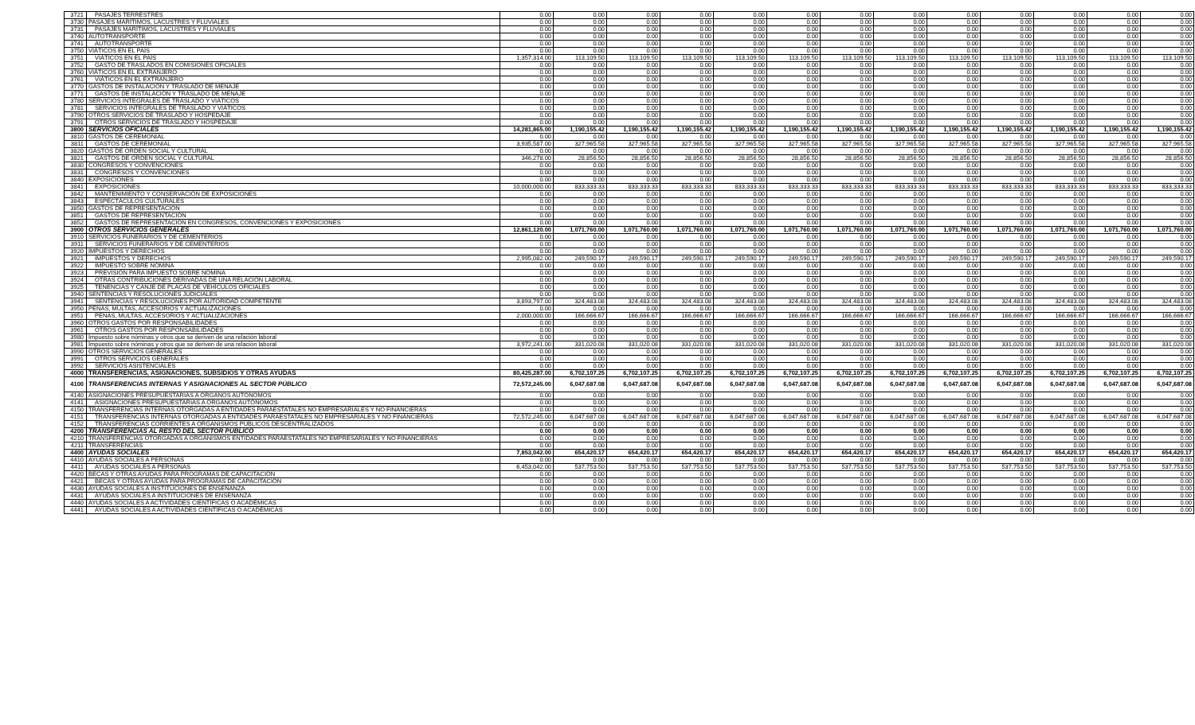| 3721 | PASAJES TERRESTRES | 0.00 | 0.00 | 0.00 | 0.00 | 0.00 | 0.00 | 0.00 | 0.00 | 0.00 | 0.00 | 0.00 | 0.00 | 0.00 |
| 3730 | PASAJES MARÍTIMOS, LACUSTRES Y FLUVIALES | 0.00 | 0.00 | 0.00 | 0.00 | 0.00 | 0.00 | 0.00 | 0.00 | 0.00 | 0.00 | 0.00 | 0.00 | 0.00 |
| 3731 | PASAJES MARÍTIMOS, LACUSTRES Y FLUVIALES | 0.00 | 0.00 | 0.00 | 0.00 | 0.00 | 0.00 | 0.00 | 0.00 | 0.00 | 0.00 | 0.00 | 0.00 | 0.00 |
| 3740 | AUTOTRANSPORTE | 0.00 | 0.00 | 0.00 | 0.00 | 0.00 | 0.00 | 0.00 | 0.00 | 0.00 | 0.00 | 0.00 | 0.00 | 0.00 |
| 3741 | AUTOTRANSPORTE | 0.00 | 0.00 | 0.00 | 0.00 | 0.00 | 0.00 | 0.00 | 0.00 | 0.00 | 0.00 | 0.00 | 0.00 | 0.00 |
| 3750 | VIÁTICOS EN EL PAÍS | 0.00 | 0.00 | 0.00 | 0.00 | 0.00 | 0.00 | 0.00 | 0.00 | 0.00 | 0.00 | 0.00 | 0.00 | 0.00 |
| 3751 | VIÁTICOS EN EL PAÍS | 1,357,314.00 | 113,109.50 | 113,109.50 | 113,109.50 | 113,109.50 | 113,109.50 | 113,109.50 | 113,109.50 | 113,109.50 | 113,109.50 | 113,109.50 | 113,109.50 | 113,109.50 |
| 3752 | GASTO DE TRASLADOS EN COMISIONES OFICIALES | 0.00 | 0.00 | 0.00 | 0.00 | 0.00 | 0.00 | 0.00 | 0.00 | 0.00 | 0.00 | 0.00 | 0.00 | 0.00 |
| 3760 | VIÁTICOS EN EL EXTRANJERO | 0.00 | 0.00 | 0.00 | 0.00 | 0.00 | 0.00 | 0.00 | 0.00 | 0.00 | 0.00 | 0.00 | 0.00 | 0.00 |
| 3761 | VIÁTICOS EN EL EXTRANJERO | 0.00 | 0.00 | 0.00 | 0.00 | 0.00 | 0.00 | 0.00 | 0.00 | 0.00 | 0.00 | 0.00 | 0.00 | 0.00 |
| 3770 | GASTOS DE INSTALACIÓN Y TRASLADO DE MENAJE | 0.00 | 0.00 | 0.00 | 0.00 | 0.00 | 0.00 | 0.00 | 0.00 | 0.00 | 0.00 | 0.00 | 0.00 | 0.00 |
| 3771 | GASTOS DE INSTALACIÓN Y TRASLADO DE MENAJE | 0.00 | 0.00 | 0.00 | 0.00 | 0.00 | 0.00 | 0.00 | 0.00 | 0.00 | 0.00 | 0.00 | 0.00 | 0.00 |
| 3780 | SERVICIOS INTEGRALES DE TRASLADO Y VIÁTICOS | 0.00 | 0.00 | 0.00 | 0.00 | 0.00 | 0.00 | 0.00 | 0.00 | 0.00 | 0.00 | 0.00 | 0.00 | 0.00 |
| 3781 | SERVICIOS INTEGRALES DE TRASLADO Y VIÁTICOS | 0.00 | 0.00 | 0.00 | 0.00 | 0.00 | 0.00 | 0.00 | 0.00 | 0.00 | 0.00 | 0.00 | 0.00 | 0.00 |
| 3790 | OTROS SERVICIOS DE TRASLADO Y HOSPEDAJE | 0.00 | 0.00 | 0.00 | 0.00 | 0.00 | 0.00 | 0.00 | 0.00 | 0.00 | 0.00 | 0.00 | 0.00 | 0.00 |
| 3791 | OTROS SERVICIOS DE TRASLADO Y HOSPEDAJE | 0.00 | 0.00 | 0.00 | 0.00 | 0.00 | 0.00 | 0.00 | 0.00 | 0.00 | 0.00 | 0.00 | 0.00 | 0.00 |
| 3800 | SERVICIOS OFICIALES | 14,281,865.00 | 1,190,155.42 | 1,190,155.42 | 1,190,155.42 | 1,190,155.42 | 1,190,155.42 | 1,190,155.42 | 1,190,155.42 | 1,190,155.42 | 1,190,155.42 | 1,190,155.42 | 1,190,155.42 | 1,190,155.42 |
| 3810 | GASTOS DE CEREMONIAL | 0.00 | 0.00 | 0.00 | 0.00 | 0.00 | 0.00 | 0.00 | 0.00 | 0.00 | 0.00 | 0.00 | 0.00 | 0.00 |
| 3811 | GASTOS DE CEREMONIAL | 3,935,587.00 | 327,965.58 | 327,965.58 | 327,965.58 | 327,965.58 | 327,965.58 | 327,965.58 | 327,965.58 | 327,965.58 | 327,965.58 | 327,965.58 | 327,965.58 | 327,965.58 |
| 3820 | GASTOS DE ORDEN SOCIAL Y CULTURAL | 0.00 | 0.00 | 0.00 | 0.00 | 0.00 | 0.00 | 0.00 | 0.00 | 0.00 | 0.00 | 0.00 | 0.00 | 0.00 |
| 3821 | GASTOS DE ORDEN SOCIAL Y CULTURAL | 346,278.00 | 28,856.50 | 28,856.50 | 28,856.50 | 28,856.50 | 28,856.50 | 28,856.50 | 28,856.50 | 28,856.50 | 28,856.50 | 28,856.50 | 28,856.50 | 28,856.50 |
| 3830 | CONGRESOS Y CONVENCIONES | 0.00 | 0.00 | 0.00 | 0.00 | 0.00 | 0.00 | 0.00 | 0.00 | 0.00 | 0.00 | 0.00 | 0.00 | 0.00 |
| 3831 | CONGRESOS Y CONVENCIONES | 0.00 | 0.00 | 0.00 | 0.00 | 0.00 | 0.00 | 0.00 | 0.00 | 0.00 | 0.00 | 0.00 | 0.00 | 0.00 |
| 3840 | EXPOSICIONES | 0.00 | 0.00 | 0.00 | 0.00 | 0.00 | 0.00 | 0.00 | 0.00 | 0.00 | 0.00 | 0.00 | 0.00 | 0.00 |
| 3841 | EXPOSICIONES | 10,000,000.00 | 833,333.33 | 833,333.33 | 833,333.33 | 833,333.33 | 833,333.33 | 833,333.33 | 833,333.33 | 833,333.33 | 833,333.33 | 833,333.33 | 833,333.33 | 833,333.33 |
| 3842 | MANTENIMIENTO Y CONSERVACIÓN DE EXPOSICIONES | 0.00 | 0.00 | 0.00 | 0.00 | 0.00 | 0.00 | 0.00 | 0.00 | 0.00 | 0.00 | 0.00 | 0.00 | 0.00 |
| 3843 | ESPECTÁCULOS CULTURALES | 0.00 | 0.00 | 0.00 | 0.00 | 0.00 | 0.00 | 0.00 | 0.00 | 0.00 | 0.00 | 0.00 | 0.00 | 0.00 |
| 3850 | GASTOS DE REPRESENTACIÓN | 0.00 | 0.00 | 0.00 | 0.00 | 0.00 | 0.00 | 0.00 | 0.00 | 0.00 | 0.00 | 0.00 | 0.00 | 0.00 |
| 3851 | GASTOS DE REPRESENTACIÓN | 0.00 | 0.00 | 0.00 | 0.00 | 0.00 | 0.00 | 0.00 | 0.00 | 0.00 | 0.00 | 0.00 | 0.00 | 0.00 |
| 3852 | GASTOS DE REPRESENTACIÓN EN CONGRESOS, CONVENCIONES Y EXPOSICIONES | 0.00 | 0.00 | 0.00 | 0.00 | 0.00 | 0.00 | 0.00 | 0.00 | 0.00 | 0.00 | 0.00 | 0.00 | 0.00 |
| 3900 | OTROS SERVICIOS GENERALES | 12,861,120.00 | 1,071,760.00 | 1,071,760.00 | 1,071,760.00 | 1,071,760.00 | 1,071,760.00 | 1,071,760.00 | 1,071,760.00 | 1,071,760.00 | 1,071,760.00 | 1,071,760.00 | 1,071,760.00 | 1,071,760.00 |
| 3910 | SERVICIOS FUNERARIOS Y DE CEMENTERIOS | 0.00 | 0.00 | 0.00 | 0.00 | 0.00 | 0.00 | 0.00 | 0.00 | 0.00 | 0.00 | 0.00 | 0.00 | 0.00 |
| 3911 | SERVICIOS FUNERARIOS Y DE CEMENTERIOS | 0.00 | 0.00 | 0.00 | 0.00 | 0.00 | 0.00 | 0.00 | 0.00 | 0.00 | 0.00 | 0.00 | 0.00 | 0.00 |
| 3920 | IMPUESTOS Y DERECHOS | 0.00 | 0.00 | 0.00 | 0.00 | 0.00 | 0.00 | 0.00 | 0.00 | 0.00 | 0.00 | 0.00 | 0.00 | 0.00 |
| 3921 | IMPUESTOS Y DERECHOS | 2,995,082.00 | 249,590.17 | 249,590.17 | 249,590.17 | 249,590.17 | 249,590.17 | 249,590.17 | 249,590.17 | 249,590.17 | 249,590.17 | 249,590.17 | 249,590.17 | 249,590.17 |
| 3922 | IMPUESTO SOBRE NÓMINA | 0.00 | 0.00 | 0.00 | 0.00 | 0.00 | 0.00 | 0.00 | 0.00 | 0.00 | 0.00 | 0.00 | 0.00 | 0.00 |
| 3923 | PREVISIÓN PARA IMPUESTO SOBRE NÓMINA | 0.00 | 0.00 | 0.00 | 0.00 | 0.00 | 0.00 | 0.00 | 0.00 | 0.00 | 0.00 | 0.00 | 0.00 | 0.00 |
| 3924 | OTRAS CONTRIBUCIONES DERIVADAS DE UNA RELACIÓN LABORAL | 0.00 | 0.00 | 0.00 | 0.00 | 0.00 | 0.00 | 0.00 | 0.00 | 0.00 | 0.00 | 0.00 | 0.00 | 0.00 |
| 3925 | TENENCIAS Y CANJE DE PLACAS DE VEHÍCULOS OFICIALES | 0.00 | 0.00 | 0.00 | 0.00 | 0.00 | 0.00 | 0.00 | 0.00 | 0.00 | 0.00 | 0.00 | 0.00 | 0.00 |
| 3940 | SENTENCIAS Y RESOLUCIONES JUDICIALES | 0.00 | 0.00 | 0.00 | 0.00 | 0.00 | 0.00 | 0.00 | 0.00 | 0.00 | 0.00 | 0.00 | 0.00 | 0.00 |
| 3941 | SENTENCIAS Y RESOLUCIONES POR AUTORIDAD COMPETENTE | 3,893,797.00 | 324,483.08 | 324,483.08 | 324,483.08 | 324,483.08 | 324,483.08 | 324,483.08 | 324,483.08 | 324,483.08 | 324,483.08 | 324,483.08 | 324,483.08 | 324,483.08 |
| 3950 | PENAS, MULTAS, ACCESORIOS Y ACTUALIZACIONES | 0.00 | 0.00 | 0.00 | 0.00 | 0.00 | 0.00 | 0.00 | 0.00 | 0.00 | 0.00 | 0.00 | 0.00 | 0.00 |
| 3951 | PENAS, MULTAS, ACCESORIOS Y ACTUALIZACIONES | 2,000,000.00 | 166,666.67 | 166,666.67 | 166,666.67 | 166,666.67 | 166,666.67 | 166,666.67 | 166,666.67 | 166,666.67 | 166,666.67 | 166,666.67 | 166,666.67 | 166,666.67 |
| 3960 | OTROS GASTOS POR RESPONSABILIDADES | 0.00 | 0.00 | 0.00 | 0.00 | 0.00 | 0.00 | 0.00 | 0.00 | 0.00 | 0.00 | 0.00 | 0.00 | 0.00 |
| 3961 | OTROS GASTOS POR RESPONSABILIDADES | 0.00 | 0.00 | 0.00 | 0.00 | 0.00 | 0.00 | 0.00 | 0.00 | 0.00 | 0.00 | 0.00 | 0.00 | 0.00 |
| 3980 | Impuesto sobre nóminas y otros que se deriven de una relación laboral | 0.00 | 0.00 | 0.00 | 0.00 | 0.00 | 0.00 | 0.00 | 0.00 | 0.00 | 0.00 | 0.00 | 0.00 | 0.00 |
| 3981 | Impuesto sobre nóminas y otros que se deriven de una relación laboral | 3,972,241.00 | 331,020.08 | 331,020.08 | 331,020.08 | 331,020.08 | 331,020.08 | 331,020.08 | 331,020.08 | 331,020.08 | 331,020.08 | 331,020.08 | 331,020.08 | 331,020.08 |
| 3990 | OTROS SERVICIOS GENERALES | 0.00 | 0.00 | 0.00 | 0.00 | 0.00 | 0.00 | 0.00 | 0.00 | 0.00 | 0.00 | 0.00 | 0.00 | 0.00 |
| 3991 | OTROS SERVICIOS GENERALES | 0.00 | 0.00 | 0.00 | 0.00 | 0.00 | 0.00 | 0.00 | 0.00 | 0.00 | 0.00 | 0.00 | 0.00 | 0.00 |
| 3992 | SERVICIOS ASISTENCIALES | 0.00 | 0.00 | 0.00 | 0.00 | 0.00 | 0.00 | 0.00 | 0.00 | 0.00 | 0.00 | 0.00 | 0.00 | 0.00 |
| 4000 | TRANSFERENCIAS, ASIGNACIONES, SUBSIDIOS Y OTRAS AYUDAS | 80,425,287.00 | 6,702,107.25 | 6,702,107.25 | 6,702,107.25 | 6,702,107.25 | 6,702,107.25 | 6,702,107.25 | 6,702,107.25 | 6,702,107.25 | 6,702,107.25 | 6,702,107.25 | 6,702,107.25 | 6,702,107.25 |
| 4100 | TRANSFERENCIAS INTERNAS Y ASIGNACIONES AL SECTOR PÚBLICO | 72,572,245.00 | 6,047,687.08 | 6,047,687.08 | 6,047,687.08 | 6,047,687.08 | 6,047,687.08 | 6,047,687.08 | 6,047,687.08 | 6,047,687.08 | 6,047,687.08 | 6,047,687.08 | 6,047,687.08 | 6,047,687.08 |
| 4140 | ASIGNACIONES PRESUPUESTARIAS A ÓRGANOS AUTÓNOMOS | 0.00 | 0.00 | 0.00 | 0.00 | 0.00 | 0.00 | 0.00 | 0.00 | 0.00 | 0.00 | 0.00 | 0.00 | 0.00 |
| 4141 | ASIGNACIONES PRESUPUESTARIAS A ÓRGANOS AUTÓNOMOS | 0.00 | 0.00 | 0.00 | 0.00 | 0.00 | 0.00 | 0.00 | 0.00 | 0.00 | 0.00 | 0.00 | 0.00 | 0.00 |
| 4150 | TRANSFERENCIAS INTERNAS OTORGADAS A ENTIDADES PARAESTATALES NO EMPRESARIALES Y NO FINANCIERAS | 0.00 | 0.00 | 0.00 | 0.00 | 0.00 | 0.00 | 0.00 | 0.00 | 0.00 | 0.00 | 0.00 | 0.00 | 0.00 |
| 4151 | TRANSFERENCIAS INTERNAS OTORGADAS A ENTIDADES PARAESTATALES NO EMPRESARIALES Y NO FINANCIERAS | 72,572,245.00 | 6,047,687.08 | 6,047,687.08 | 6,047,687.08 | 6,047,687.08 | 6,047,687.08 | 6,047,687.08 | 6,047,687.08 | 6,047,687.08 | 6,047,687.08 | 6,047,687.08 | 6,047,687.08 | 6,047,687.08 |
| 4152 | TRANSFERENCIAS CORRIENTES A ORGANISMOS PÚBLICOS DESCENTRALIZADOS | 0.00 | 0.00 | 0.00 | 0.00 | 0.00 | 0.00 | 0.00 | 0.00 | 0.00 | 0.00 | 0.00 | 0.00 | 0.00 |
| 4200 | TRANSFERENCIAS AL RESTO DEL SECTOR PÚBLICO | 0.00 | 0.00 | 0.00 | 0.00 | 0.00 | 0.00 | 0.00 | 0.00 | 0.00 | 0.00 | 0.00 | 0.00 | 0.00 |
| 4210 | TRANSFERENCIAS OTORGADAS A ORGANISMOS ENTIDADES PARAESTATALES NO EMPRESARIALES Y NO FINANCIERAS | 0.00 | 0.00 | 0.00 | 0.00 | 0.00 | 0.00 | 0.00 | 0.00 | 0.00 | 0.00 | 0.00 | 0.00 | 0.00 |
| 4211 | TRANSFERENCIAS | 0.00 | 0.00 | 0.00 | 0.00 | 0.00 | 0.00 | 0.00 | 0.00 | 0.00 | 0.00 | 0.00 | 0.00 | 0.00 |
| 4400 | AYUDAS SOCIALES | 7,853,042.00 | 654,420.17 | 654,420.17 | 654,420.17 | 654,420.17 | 654,420.17 | 654,420.17 | 654,420.17 | 654,420.17 | 654,420.17 | 654,420.17 | 654,420.17 | 654,420.17 |
| 4410 | AYUDAS SOCIALES A PERSONAS | 0.00 | 0.00 | 0.00 | 0.00 | 0.00 | 0.00 | 0.00 | 0.00 | 0.00 | 0.00 | 0.00 | 0.00 | 0.00 |
| 4411 | AYUDAS SOCIALES A PERSONAS | 6,453,042.00 | 537,753.50 | 537,753.50 | 537,753.50 | 537,753.50 | 537,753.50 | 537,753.50 | 537,753.50 | 537,753.50 | 537,753.50 | 537,753.50 | 537,753.50 | 537,753.50 |
| 4420 | BECAS Y OTRAS AYUDAS PARA PROGRAMAS DE CAPACITACIÓN | 0.00 | 0.00 | 0.00 | 0.00 | 0.00 | 0.00 | 0.00 | 0.00 | 0.00 | 0.00 | 0.00 | 0.00 | 0.00 |
| 4421 | BECAS Y OTRAS AYUDAS PARA PROGRAMAS DE CAPACITACIÓN | 0.00 | 0.00 | 0.00 | 0.00 | 0.00 | 0.00 | 0.00 | 0.00 | 0.00 | 0.00 | 0.00 | 0.00 | 0.00 |
| 4430 | AYUDAS SOCIALES A INSTITUCIONES DE ENSEÑANZA | 0.00 | 0.00 | 0.00 | 0.00 | 0.00 | 0.00 | 0.00 | 0.00 | 0.00 | 0.00 | 0.00 | 0.00 | 0.00 |
| 4431 | AYUDAS SOCIALES A INSTITUCIONES DE ENSEÑANZA | 0.00 | 0.00 | 0.00 | 0.00 | 0.00 | 0.00 | 0.00 | 0.00 | 0.00 | 0.00 | 0.00 | 0.00 | 0.00 |
| 4440 | AYUDAS SOCIALES A ACTIVIDADES CIENTÍFICAS O ACADÉMICAS | 0.00 | 0.00 | 0.00 | 0.00 | 0.00 | 0.00 | 0.00 | 0.00 | 0.00 | 0.00 | 0.00 | 0.00 | 0.00 |
| 4441 | AYUDAS SOCIALES A ACTIVIDADES CIENTÍFICAS O ACADÉMICAS | 0.00 | 0.00 | 0.00 | 0.00 | 0.00 | 0.00 | 0.00 | 0.00 | 0.00 | 0.00 | 0.00 | 0.00 | 0.00 |